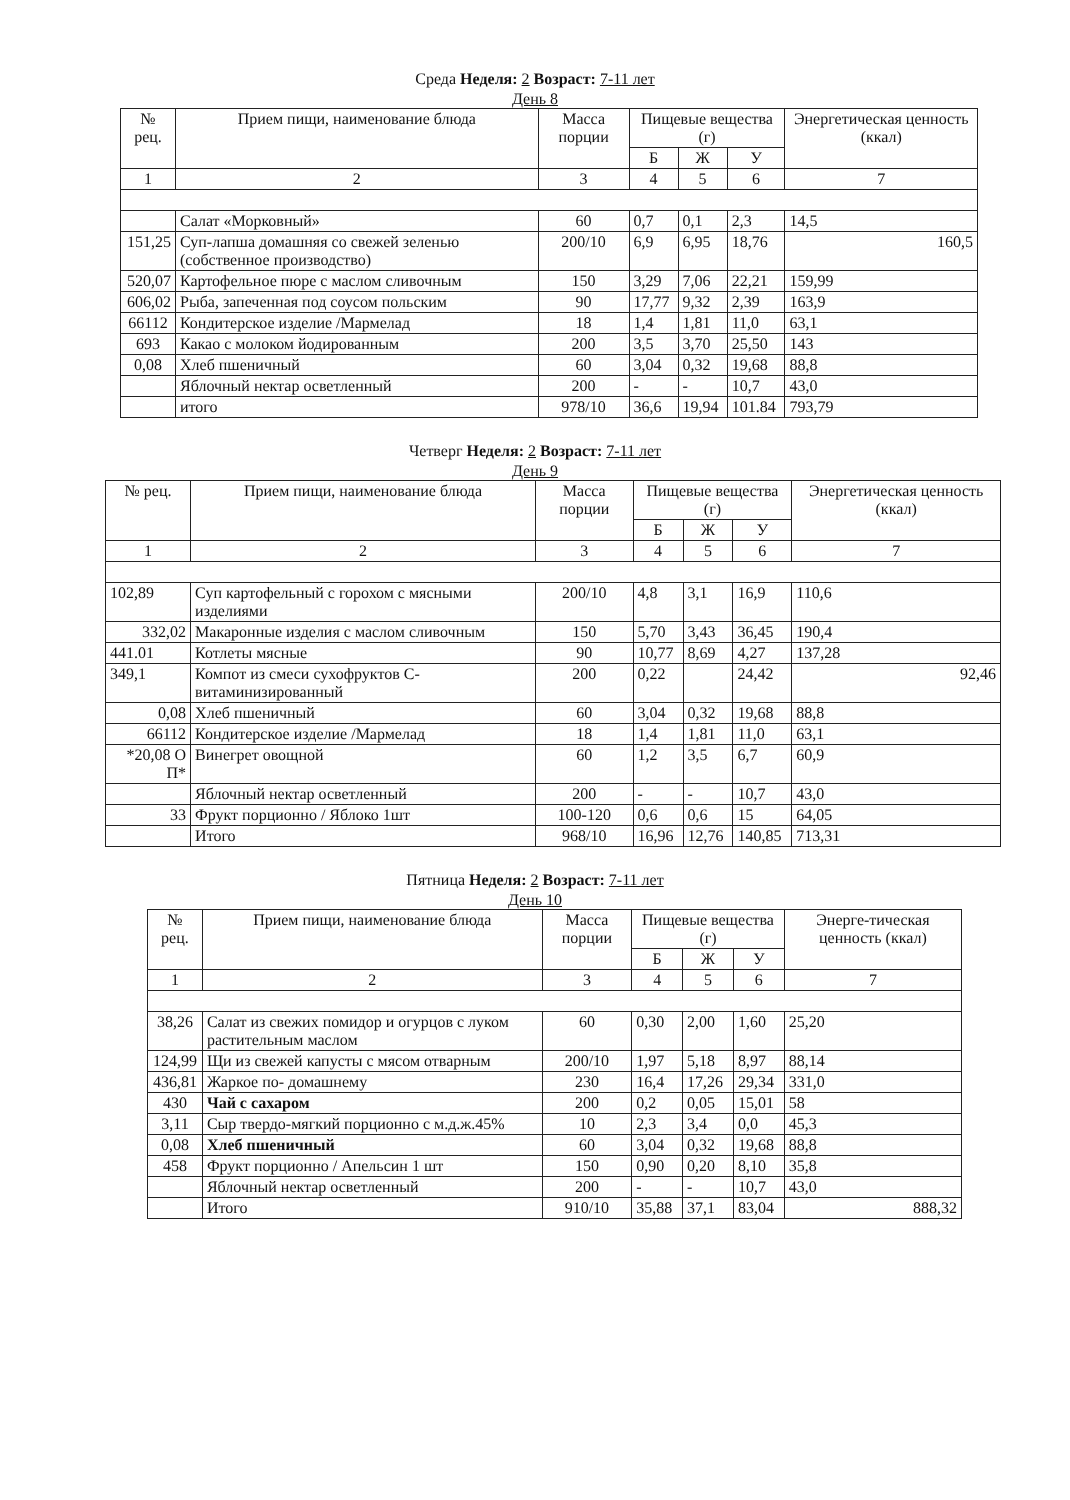Среда Неделя: 2 Возраст: 7-11 лет
День 8
| № рец. | Прием пищи, наименование блюда | Масса порции | Пищевые вещества (г) | | | Энергетическая ценность (ккал) |
| --- | --- | --- | --- | --- | --- | --- |
| | | | Б | Ж | У | |
| 1 | 2 | 3 | 4 | 5 | 6 | 7 |
| | Салат «Морковный» | 60 | 0,7 | 0,1 | 2,3 | 14,5 |
| 151,25 | Суп-лапша домашняя со свежей зеленью (собственное производство) | 200/10 | 6,9 | 6,95 | 18,76 | 160,5 |
| 520,07 | Картофельное пюре с маслом сливочным | 150 | 3,29 | 7,06 | 22,21 | 159,99 |
| 606,02 | Рыба, запеченная под соусом польским | 90 | 17,77 | 9,32 | 2,39 | 163,9 |
| 66112 | Кондитерское изделие /Мармелад | 18 | 1,4 | 1,81 | 11,0 | 63,1 |
| 693 | Какао с молоком йодированным | 200 | 3,5 | 3,70 | 25,50 | 143 |
| 0,08 | Хлеб пшеничный | 60 | 3,04 | 0,32 | 19,68 | 88,8 |
| | Яблочный нектар осветленный | 200 | - | - | 10,7 | 43,0 |
| | итого | 978/10 | 36,6 | 19,94 | 101.84 | 793,79 |
Четверг Неделя: 2 Возраст: 7-11 лет
День 9
| № рец. | Прием пищи, наименование блюда | Масса порции | Пищевые вещества (г) | | | Энергетическая ценность (ккал) |
| --- | --- | --- | --- | --- | --- | --- |
| | | | Б | Ж | У | |
| 1 | 2 | 3 | 4 | 5 | 6 | 7 |
| 102,89 | Суп картофельный с горохом с мясными изделиями | 200/10 | 4,8 | 3,1 | 16,9 | 110,6 |
| 332,02 | Макаронные изделия с маслом сливочным | 150 | 5,70 | 3,43 | 36,45 | 190,4 |
| 441.01 | Котлеты мясные | 90 | 10,77 | 8,69 | 4,27 | 137,28 |
| 349,1 | Компот из смеси сухофруктов С- витаминизированный | 200 | 0,22 | | 24,42 | 92,46 |
| 0,08 | Хлеб пшеничный | 60 | 3,04 | 0,32 | 19,68 | 88,8 |
| 66112 | Кондитерское изделие /Мармелад | 18 | 1,4 | 1,81 | 11,0 | 63,1 |
| *20,08 О П* | Винегрет овощной | 60 | 1,2 | 3,5 | 6,7 | 60,9 |
| | Яблочный нектар осветленный | 200 | - | - | 10,7 | 43,0 |
| 33 | Фрукт порционно / Яблоко 1шт | 100-120 | 0,6 | 0,6 | 15 | 64,05 |
| | Итого | 968/10 | 16,96 | 12,76 | 140,85 | 713,31 |
Пятница Неделя: 2 Возраст: 7-11 лет
День 10
| № рец. | Прием пищи, наименование блюда | Масса порции | Пищевые вещества (г) | | | Энерге-тическая ценность (ккал) |
| --- | --- | --- | --- | --- | --- | --- |
| | | | Б | Ж | У | |
| 1 | 2 | 3 | 4 | 5 | 6 | 7 |
| 38,26 | Салат из свежих помидор и огурцов с луком растительным маслом | 60 | 0,30 | 2,00 | 1,60 | 25,20 |
| 124,99 | Щи из свежей капусты с мясом отварным | 200/10 | 1,97 | 5,18 | 8,97 | 88,14 |
| 436,81 | Жаркое по- домашнему | 230 | 16,4 | 17,26 | 29,34 | 331,0 |
| 430 | Чай с сахаром | 200 | 0,2 | 0,05 | 15,01 | 58 |
| 3,11 | Сыр твердо-мягкий порционно с м.д.ж.45% | 10 | 2,3 | 3,4 | 0,0 | 45,3 |
| 0,08 | Хлеб пшеничный | 60 | 3,04 | 0,32 | 19,68 | 88,8 |
| 458 | Фрукт порционно / Апельсин 1 шт | 150 | 0,90 | 0,20 | 8,10 | 35,8 |
| | Яблочный нектар осветленный | 200 | - | - | 10,7 | 43,0 |
| | Итого | 910/10 | 35,88 | 37,1 | 83,04 | 888,32 |